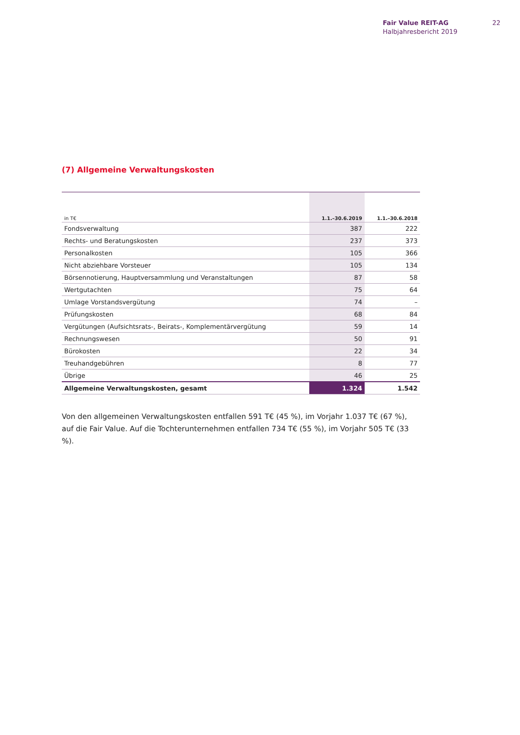Fair Value REIT-AG
Halbjahresbericht 2019
22
(7) Allgemeine Verwaltungskosten
| in T€ | 1.1.–30.6.2019 | 1.1.–30.6.2018 |
| --- | --- | --- |
| Fondsverwaltung | 387 | 222 |
| Rechts- und Beratungskosten | 237 | 373 |
| Personalkosten | 105 | 366 |
| Nicht abziehbare Vorsteuer | 105 | 134 |
| Börsennotierung, Hauptversammlung und Veranstaltungen | 87 | 58 |
| Wertgutachten | 75 | 64 |
| Umlage Vorstandsvergütung | 74 | – |
| Prüfungskosten | 68 | 84 |
| Vergütungen (Aufsichtsrats-, Beirats-, Komplementärvergütung | 59 | 14 |
| Rechnungswesen | 50 | 91 |
| Bürokosten | 22 | 34 |
| Treuhandgebühren | 8 | 77 |
| Übrige | 46 | 25 |
| Allgemeine Verwaltungskosten, gesamt | 1.324 | 1.542 |
Von den allgemeinen Verwaltungskosten entfallen 591 T€ (45 %), im Vorjahr 1.037 T€ (67 %), auf die Fair Value. Auf die Tochterunternehmen entfallen 734 T€ (55 %), im Vorjahr 505 T€ (33 %).